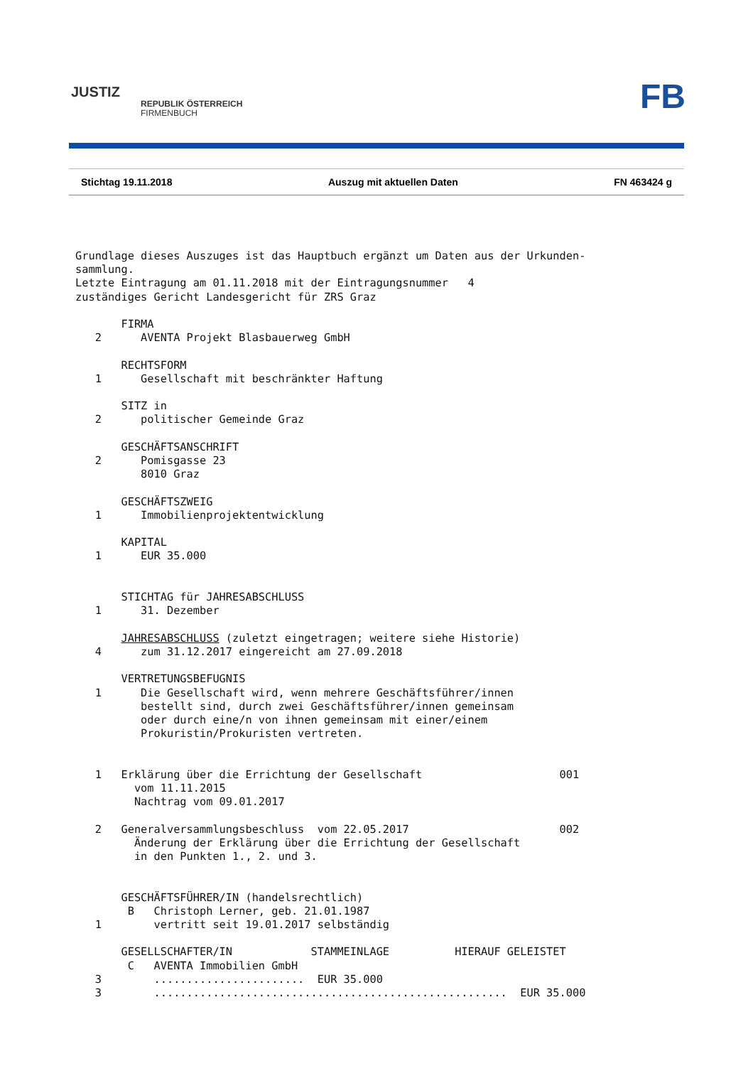JUSTIZ
REPUBLIK ÖSTERREICH
FIRMENBUCH
FB
Stichtag 19.11.2018 Auszug mit aktuellen Daten FN 463424 g
Grundlage dieses Auszuges ist das Hauptbuch ergänzt um Daten aus der Urkunden-
sammlung.
Letzte Eintragung am 01.11.2018 mit der Eintragungsnummer   4
zuständiges Gericht Landesgericht für ZRS Graz

       FIRMA
   2      AVENTA Projekt Blasbauerweg GmbH

       RECHTSFORM
   1      Gesellschaft mit beschränkter Haftung

       SITZ in
   2      politischer Gemeinde Graz

       GESCHÄFTSANSCHRIFT
   2      Pomisgasse 23
          8010 Graz

       GESCHÄFTSZWEIG
   1      Immobilienprojektentwicklung

       KAPITAL
   1      EUR 35.000


       STICHTAG für JAHRESABSCHLUSS
   1      31. Dezember

       JAHRESABSCHLUSS (zuletzt eingetragen; weitere siehe Historie)
   4      zum 31.12.2017 eingereicht am 27.09.2018

       VERTRETUNGSBEFUGNIS
   1      Die Gesellschaft wird, wenn mehrere Geschäftsführer/innen
          bestellt sind, durch zwei Geschäftsführer/innen gemeinsam
          oder durch eine/n von ihnen gemeinsam mit einer/einem
          Prokuristin/Prokuristen vertreten.


   1   Erklärung über die Errichtung der Gesellschaft                     001
         vom 11.11.2015
         Nachtrag vom 09.01.2017

   2   Generalversammlungsbeschluss  vom 22.05.2017                       002
         Änderung der Erklärung über die Errichtung der Gesellschaft
         in den Punkten 1., 2. und 3.


       GESCHÄFTSFÜHRER/IN (handelsrechtlich)
        B   Christoph Lerner, geb. 21.01.1987
   1        vertritt seit 19.01.2017 selbständig

       GESELLSCHAFTER/IN            STAMMEINLAGE          HIERAUF GELEISTET
        C   AVENTA Immobilien GmbH
   3        .......................  EUR 35.000
   3        ......................................................  EUR 35.000